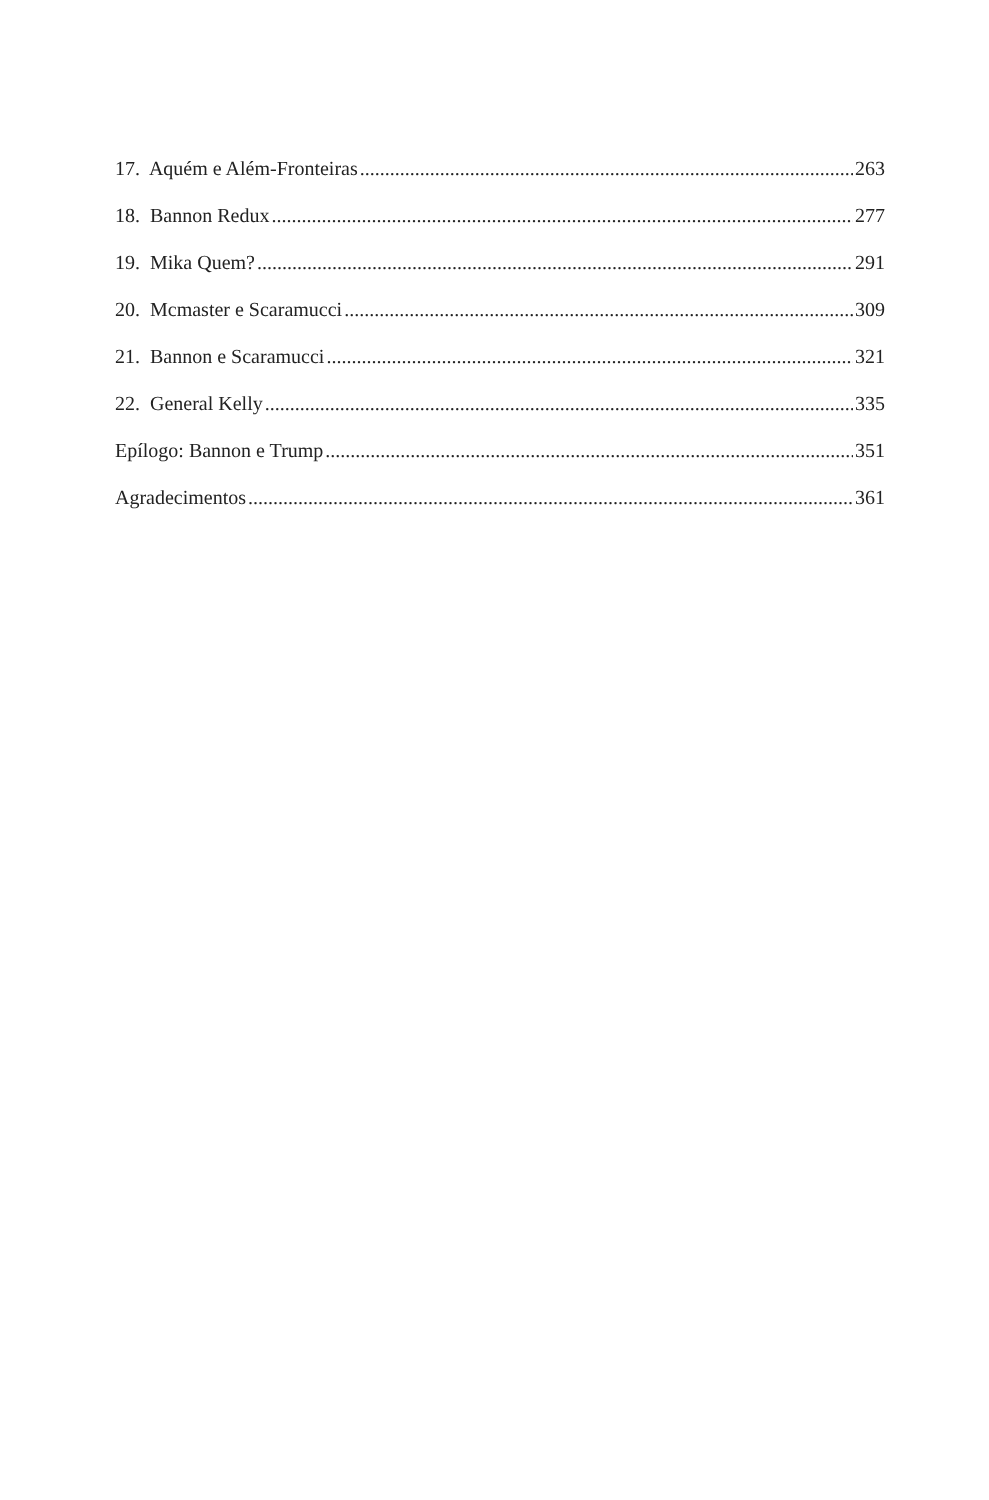17. Aquém e Além-Fronteiras 263
18. Bannon Redux 277
19. Mika Quem? 291
20. Mcmaster e Scaramucci 309
21. Bannon e Scaramucci 321
22. General Kelly 335
Epílogo: Bannon e Trump 351
Agradecimentos 361